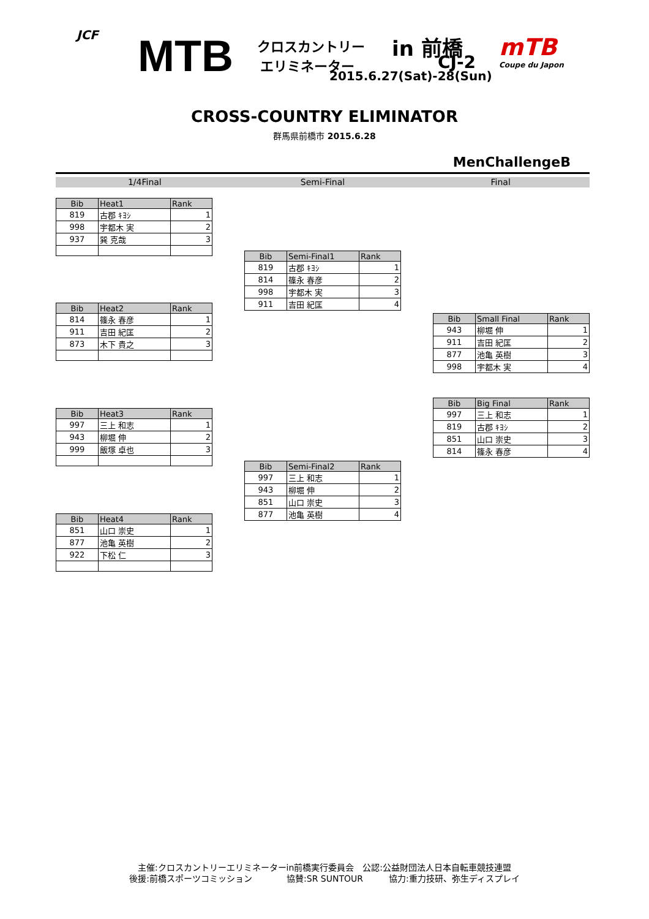JCF MTB クロスカントリー
エリミネーター
in 前橋
CJ-2
2015.6.27(Sat)-28(Sun)
mTB
Coupe du Japon
CROSS-COUNTRY ELIMINATOR
群馬県前橋市 2015.6.28
MenChallengeB
1/4Final Semi-Final Final
| Bib | Heat1 | Rank |
| --- | --- | --- |
| 819 | 古郡 ｷﾖｼ | 1 |
| 998 | 宇都木 実 | 2 |
| 937 | 巽 克哉 | 3 |
| Bib | Heat2 | Rank |
| --- | --- | --- |
| 814 | 篠永 春彦 | 1 |
| 911 | 吉田 紀匡 | 2 |
| 873 | 木下 貴之 | 3 |
| Bib | Heat3 | Rank |
| --- | --- | --- |
| 997 | 三上 和志 | 1 |
| 943 | 柳堀 伸 | 2 |
| 999 | 飯塚 卓也 | 3 |
| Bib | Heat4 | Rank |
| --- | --- | --- |
| 851 | 山口 崇史 | 1 |
| 877 | 池亀 英樹 | 2 |
| 922 | 下松 仁 | 3 |
| Bib | Semi-Final1 | Rank |
| --- | --- | --- |
| 819 | 古郡 ｷﾖｼ | 1 |
| 814 | 篠永 春彦 | 2 |
| 998 | 宇都木 実 | 3 |
| 911 | 吉田 紀匡 | 4 |
| Bib | Semi-Final2 | Rank |
| --- | --- | --- |
| 997 | 三上 和志 | 1 |
| 943 | 柳堀 伸 | 2 |
| 851 | 山口 崇史 | 3 |
| 877 | 池亀 英樹 | 4 |
| Bib | Small Final | Rank |
| --- | --- | --- |
| 943 | 柳堀 伸 | 1 |
| 911 | 吉田 紀匡 | 2 |
| 877 | 池亀 英樹 | 3 |
| 998 | 宇都木 実 | 4 |
| Bib | Big Final | Rank |
| --- | --- | --- |
| 997 | 三上 和志 | 1 |
| 819 | 古郡 ｷﾖｼ | 2 |
| 851 | 山口 崇史 | 3 |
| 814 | 篠永 春彦 | 4 |
主催:クロスカントリーエリミネーターin前橋実行委員会　公認:公益財団法人日本自転車競技連盟
後援:前橋スポーツコミッション　　　　協賛:SR SUNTOUR　　　協力:重力技研、弥生ディスプレイ